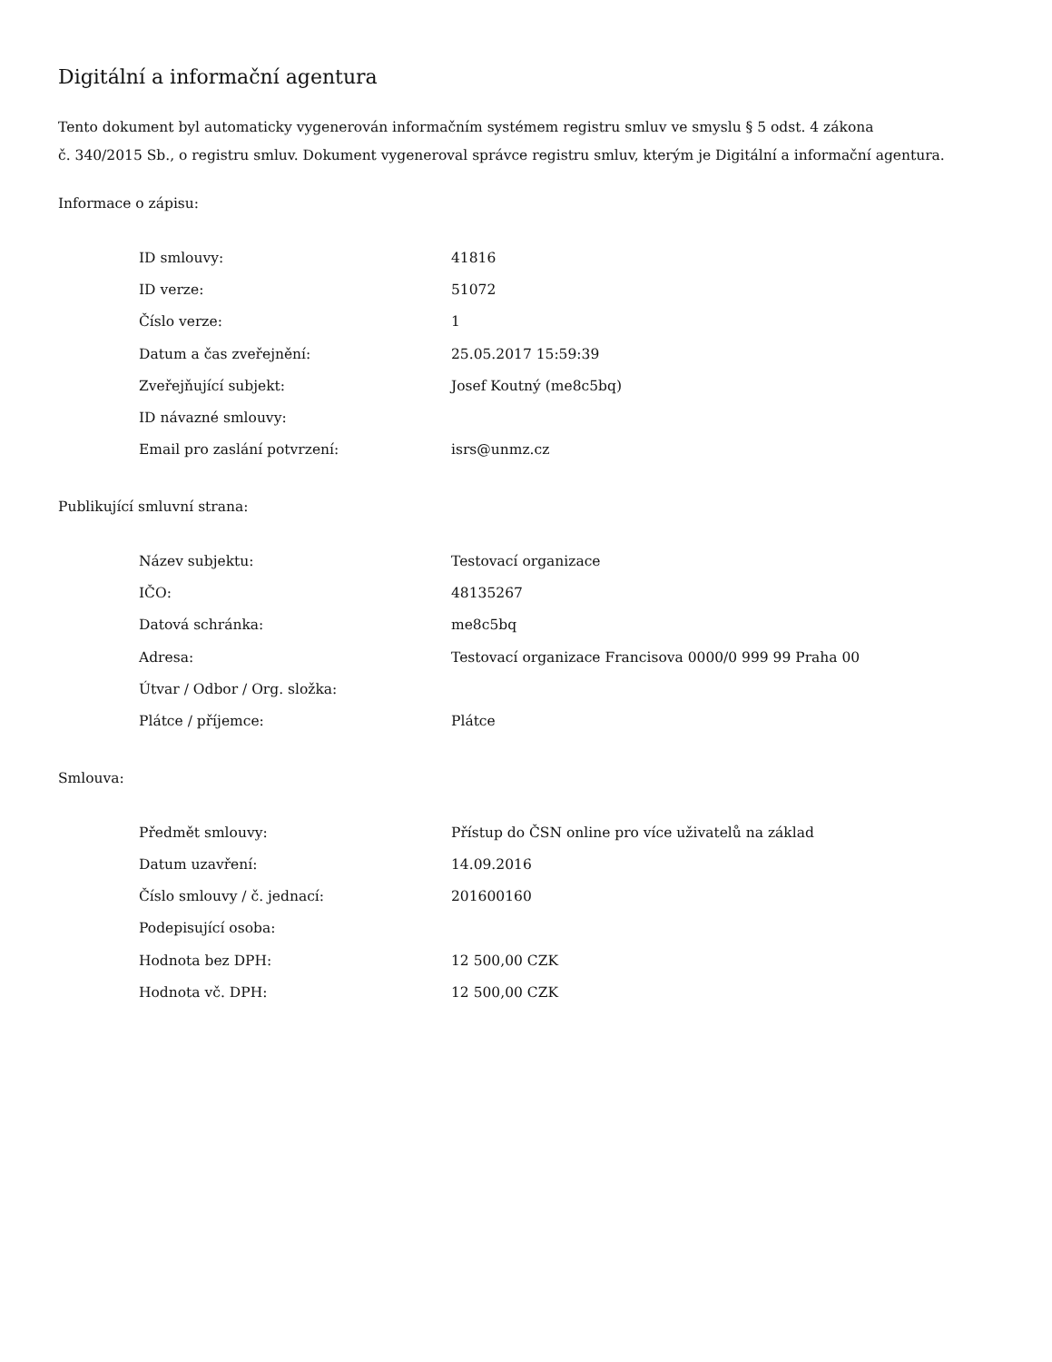Digitální a informační agentura
Tento dokument byl automaticky vygenerován informačním systémem registru smluv ve smyslu § 5 odst. 4 zákona
č. 340/2015 Sb., o registru smluv. Dokument vygeneroval správce registru smluv, kterým je Digitální a informační agentura.
Informace o zápisu:
| ID smlouvy: | 41816 |
| ID verze: | 51072 |
| Číslo verze: | 1 |
| Datum a čas zveřejnění: | 25.05.2017 15:59:39 |
| Zveřejňující subjekt: | Josef Koutný (me8c5bq) |
| ID návazné smlouvy: | |
| Email pro zaslání potvrzení: | isrs@unmz.cz |
Publikující smluvní strana:
| Název subjektu: | Testovací organizace |
| IČO: | 48135267 |
| Datová schránka: | me8c5bq |
| Adresa: | Testovací organizace Francisova 0000/0 999 99 Praha 00 |
| Útvar / Odbor / Org. složka: | |
| Plátce / příjemce: | Plátce |
Smlouva:
| Předmět smlouvy: | Přístup do ČSN online pro více uživatelů na základ |
| Datum uzavření: | 14.09.2016 |
| Číslo smlouvy / č. jednací: | 201600160 |
| Podepisující osoba: | |
| Hodnota bez DPH: | 12 500,00 CZK |
| Hodnota vč. DPH: | 12 500,00 CZK |